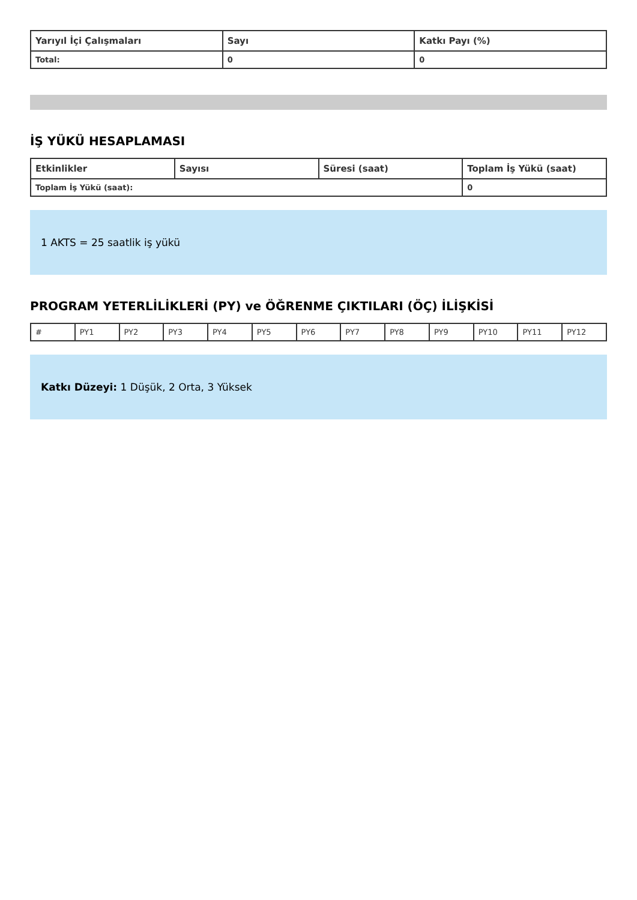| Yarıyıl İçi Çalışmaları | Sayı | Katkı Payı (%) |
| --- | --- | --- |
| Total: | 0 | 0 |
İŞ YÜKÜ HESAPLAMASI
| Etkinlikler | Sayısı | Süresi (saat) | Toplam İş Yükü (saat) |
| --- | --- | --- | --- |
| Toplam İş Yükü (saat): | | | 0 |
1 AKTS = 25 saatlik iş yükü
PROGRAM YETERLİLİKLERİ (PY) ve ÖĞRENME ÇIKTILARI (ÖÇ) İLİŞKİSİ
| # | PY1 | PY2 | PY3 | PY4 | PY5 | PY6 | PY7 | PY8 | PY9 | PY10 | PY11 | PY12 |
Katkı Düzeyi: 1 Düşük, 2 Orta, 3 Yüksek